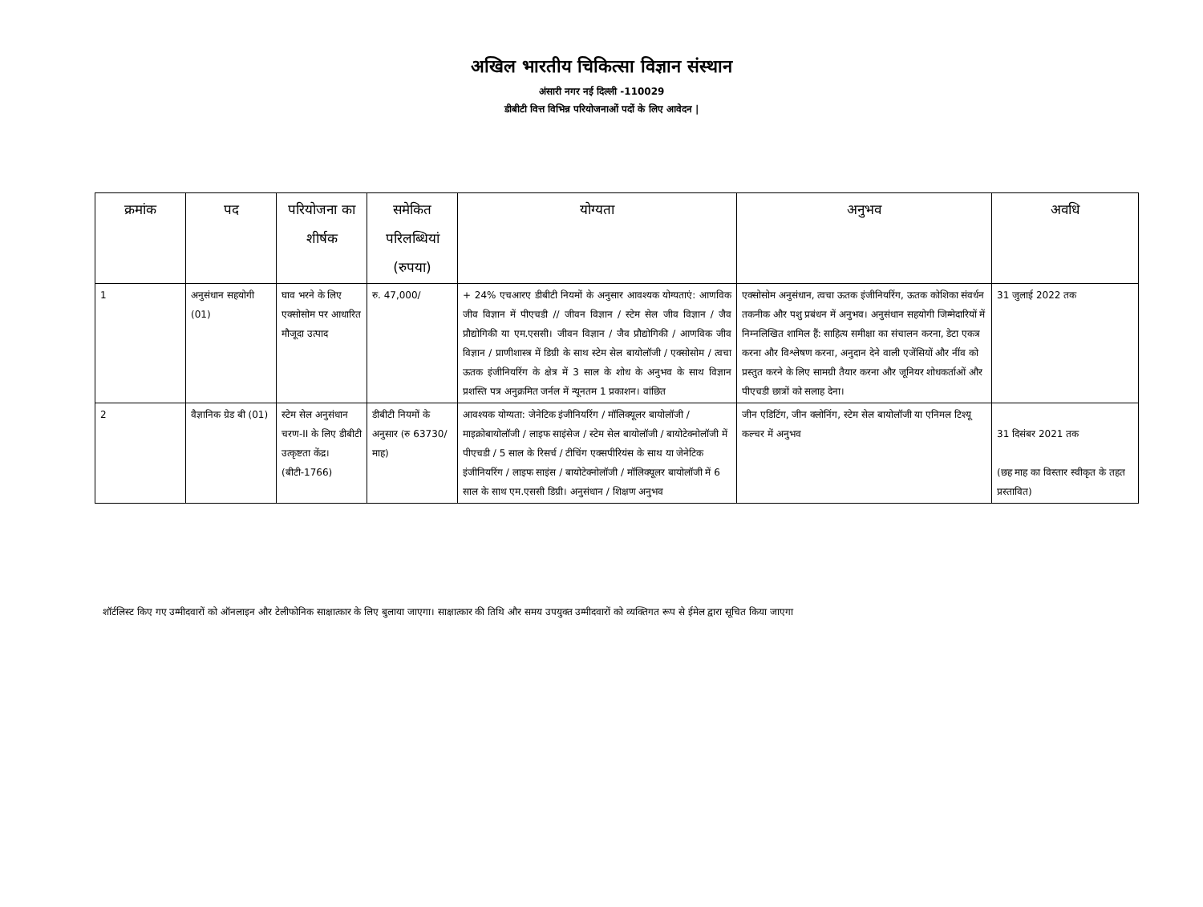अखिल भारतीय चिकित्सा विज्ञान संस्थान
अंसारी नगर नई दिल्ली -110029
डीबीटी वित्त विभिन्न परियोजनाओं पदों के लिए आवेदन |
| क्रमांक | पद | परियोजना का शीर्षक | समेकित परिलब्धियां (रुपया) | योग्यता | अनुभव | अवधि |
| --- | --- | --- | --- | --- | --- | --- |
| 1 | अनुसंधान सहयोगी (01) | घाव भरने के लिए एक्सोसोम पर आधारित मौजूदा उत्पाद | रु. 47,000/ | + 24% एचआरए डीबीटी नियमों के अनुसार आवश्यक योग्यताएं: आणविक जीव विज्ञान में पीएचडी // जीवन विज्ञान / स्टेम सेल जीव विज्ञान / जैव प्रौद्योगिकी या एम.एससी। जीवन विज्ञान / जैव प्रौद्योगिकी / आणविक जीव विज्ञान / प्राणीशास्त्र में डिग्री के साथ स्टेम सेल बायोलॉजी / एक्सोसोम / त्वचा ऊतक इंजीनियरिंग के क्षेत्र में 3 साल के शोध के अनुभव के साथ विज्ञान प्रशस्ति पत्र अनुक्रमित जर्नल में न्यूनतम 1 प्रकाशन। वांछित | एक्सोसोम अनुसंधान, त्वचा ऊतक इंजीनियरिंग, ऊतक कोशिका संवर्धन तकनीक और पशु प्रबंधन में अनुभव। अनुसंधान सहयोगी जिम्मेदारियों में निम्नलिखित शामिल हैं: साहित्य समीक्षा का संचालन करना, डेटा एकत्र करना और विश्लेषण करना, अनुदान देने वाली एजेंसियों और नींव को प्रस्तुत करने के लिए सामग्री तैयार करना और जूनियर शोधकर्ताओं और पीएचडी छात्रों को सलाह देना। | 31 जुलाई 2022 तक |
| 2 | वैज्ञानिक ग्रेड बी (01) | स्टेम सेल अनुसंधान चरण-II के लिए डीबीटी उत्कृष्टता केंद्र। (बीटी-1766) | डीबीटी नियमों के अनुसार (रु 63730/माह) | आवश्यक योग्यता: जेनेटिक इंजीनियरिंग / मॉलिक्यूलर बायोलॉजी / माइक्रोबायोलॉजी / लाइफ साइंसेज / स्टेम सेल बायोलॉजी / बायोटेक्नोलॉजी में पीएचडी / 5 साल के रिसर्च / टीचिंग एक्सपीरियंस के साथ या जेनेटिक इंजीनियरिंग / लाइफ साइंस / बायोटेक्नोलॉजी / मॉलिक्यूलर बायोलॉजी में 6 साल के साथ एम.एससी डिग्री। अनुसंधान / शिक्षण अनुभव | जीन एडिटिंग, जीन क्लोनिंग, स्टेम सेल बायोलॉजी या एनिमल टिश्यू कल्चर में अनुभव | 31 दिसंबर 2021 तक (छह माह का विस्तार स्वीकृत के तहत प्रस्तावित) |
शॉर्टलिस्ट किए गए उम्मीदवारों को ऑनलाइन और टेलीफोनिक साक्षात्कार के लिए बुलाया जाएगा। साक्षात्कार की तिथि और समय उपयुक्त उम्मीदवारों को व्यक्तिगत रूप से ईमेल द्वारा सूचित किया जाएगा